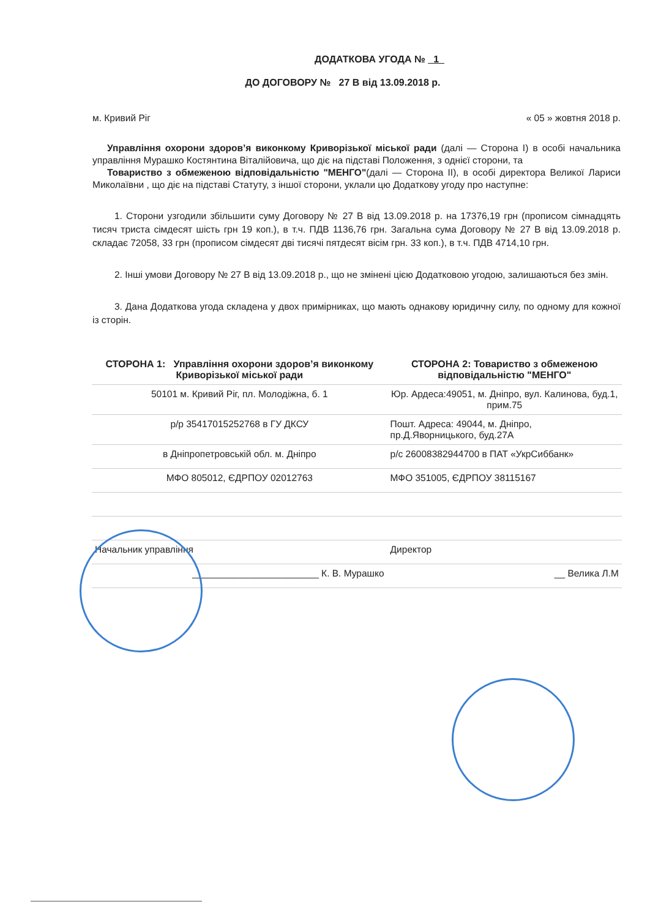ДОДАТКОВА УГОДА № 1
ДО ДОГОВОРУ № 27 В від 13.09.2018 р.
м. Кривий Ріг « 05 » жовтня 2018 р.
Управління охорони здоров’я виконкому Криворізької міської ради (далі — Сторона І) в особі начальника управління Мурашко Костянтина Віталійовича, що діє на підставі Положення, з однієї сторони, та
Товариство з обмеженою відповідальністю "МЕНГО"(далі — Сторона ІІ), в особі директора Великої Лариси Миколаївни , що діє на підставі Статуту, з іншої сторони, уклали цю Додаткову угоду про наступне:
1. Сторони узгодили збільшити суму Договору № 27 В від 13.09.2018 р. на 17376,19 грн (прописом сімнадцять тисяч триста сімдесят шість грн 19 коп.), в т.ч. ПДВ 1136,76 грн. Загальна сума Договору № 27 В від 13.09.2018 р. складає 72058, 33 грн (прописом сімдесят дві тисячі пятдесят вісім грн. 33 коп.), в т.ч. ПДВ 4714,10 грн.
2. Інші умови Договору № 27 В від 13.09.2018 р., що не змінені цією Додатковою угодою, залишаються без змін.
3. Дана Додаткова угода складена у двох примірниках, що мають однакову юридичну силу, по одному для кожної із сторін.
| СТОРОНА 1: Управління охорони здоров’я виконкому Криворізької міської ради | СТОРОНА 2: Товариство з обмеженою відповідальністю "МЕНГО" |
| --- | --- |
| 50101 м. Кривий Ріг, пл. Молодіжна, б. 1 | Юр. Ардеса:49051, м. Дніпро, вул. Калинова, буд.1, прим.75 |
| р/р 35417015252768 в ГУ ДКСУ | Пошт. Адреса: 49044, м. Дніпро, пр.Д.Яворницького, буд.27А |
| в Дніпропетровській обл. м. Дніпро | р/с 26008382944700 в ПАТ «УкрСиббанк» |
| МФО 805012, ЄДРПОУ 02012763 | МФО 351005, ЄДРПОУ 38115167 |
| Начальник управління | Директор |
| ________________________ К. В. Мурашко | __ Велика Л.М |